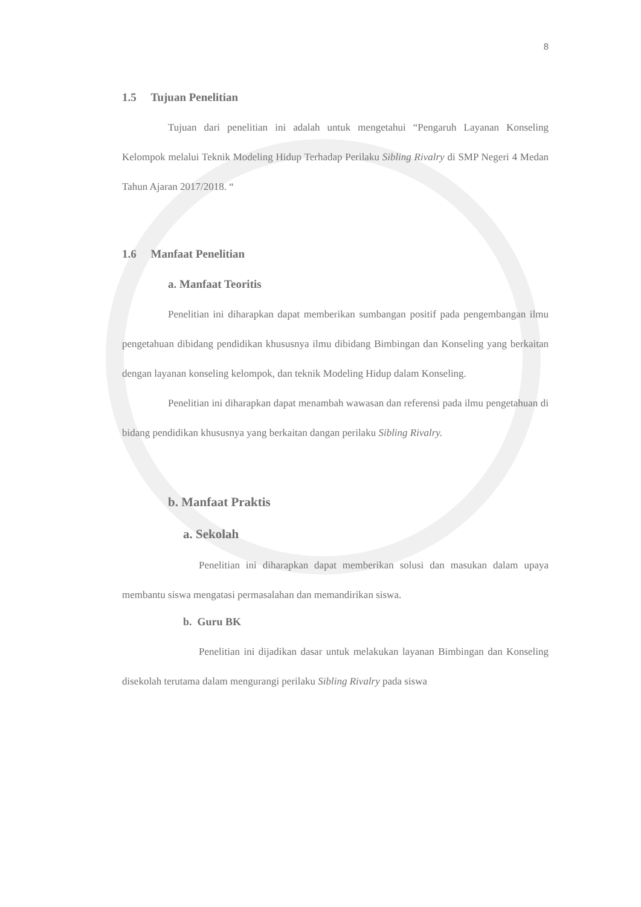8
1.5 Tujuan Penelitian
Tujuan dari penelitian ini adalah untuk mengetahui “Pengaruh Layanan Konseling Kelompok melalui Teknik Modeling Hidup Terhadap Perilaku Sibling Rivalry di SMP Negeri 4 Medan Tahun Ajaran 2017/2018. “
1.6 Manfaat Penelitian
a. Manfaat Teoritis
Penelitian ini diharapkan dapat memberikan sumbangan positif pada pengembangan ilmu pengetahuan dibidang pendidikan khususnya ilmu dibidang Bimbingan dan Konseling yang berkaitan dengan layanan konseling kelompok, dan teknik Modeling Hidup dalam Konseling.
Penelitian ini diharapkan dapat menambah wawasan dan referensi pada ilmu pengetahuan di bidang pendidikan khususnya yang berkaitan dangan perilaku Sibling Rivalry.
b. Manfaat Praktis
a. Sekolah
Penelitian ini diharapkan dapat memberikan solusi dan masukan dalam upaya membantu siswa mengatasi permasalahan dan memandirikan siswa.
b. Guru BK
Penelitian ini dijadikan dasar untuk melakukan layanan Bimbingan dan Konseling disekolah terutama dalam mengurangi perilaku Sibling Rivalry pada siswa